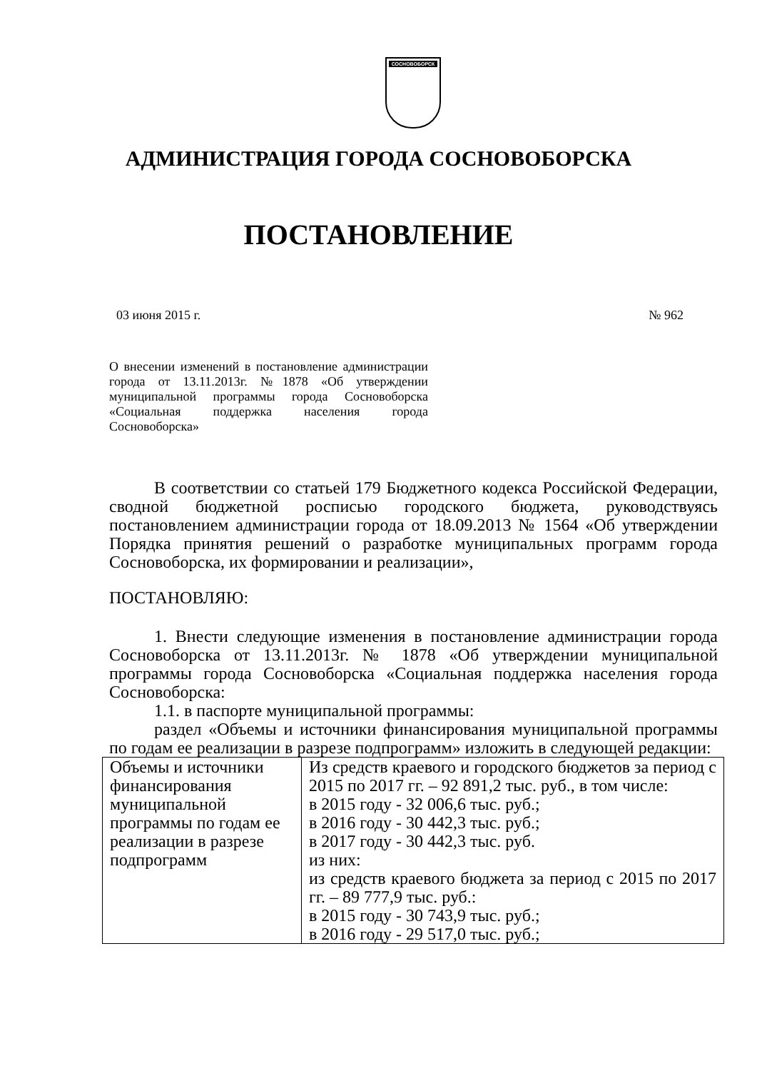СОСНОВОБОРСК
АДМИНИСТРАЦИЯ ГОРОДА СОСНОВОБОРСКА
ПОСТАНОВЛЕНИЕ
03 июня 2015 г. № 962
О внесении изменений в постановление администрации города от 13.11.2013г. №1878 «Об утверждении муниципальной программы города Сосновоборска «Социальная поддержка населения города Сосновоборска»
В соответствии со статьей 179 Бюджетного кодекса Российской Федерации, сводной бюджетной росписью городского бюджета, руководствуясь постановлением администрации города от 18.09.2013 № 1564 «Об утверждении Порядка принятия решений о разработке муниципальных программ города Сосновоборска, их формировании и реализации»,
ПОСТАНОВЛЯЮ:
1. Внести следующие изменения в постановление администрации города Сосновоборска от 13.11.2013г. № 1878 «Об утверждении муниципальной программы города Сосновоборска «Социальная поддержка населения города Сосновоборска:
1.1. в паспорте муниципальной программы:
раздел «Объемы и источники финансирования муниципальной программы по годам ее реализации в разрезе подпрограмм» изложить в следующей редакции:
| Объемы и источники финансирования муниципальной программы по годам ее реализации в разрезе подпрограмм | Из средств краевого и городского бюджетов за период с 2015 по 2017 гг. – 92 891,2 тыс. руб., в том числе: в 2015 году - 32 006,6 тыс. руб.; в 2016 году - 30 442,3 тыс. руб.; в 2017 году - 30 442,3 тыс. руб. из них: из средств краевого бюджета за период с 2015 по 2017 гг. – 89 777,9 тыс. руб.: в 2015 году - 30 743,9 тыс. руб.; в 2016 году - 29 517,0 тыс. руб.; |